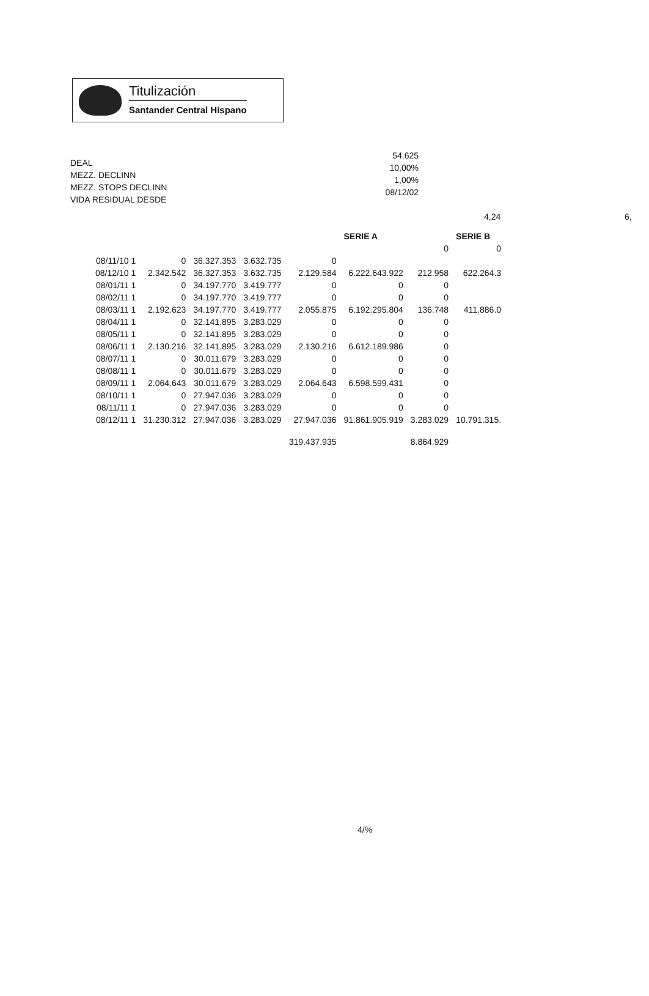Titulización
Santander Central Hispano
DEAL
MEZZ. DECLINN
MEZZ. STOPS DECLINN
VIDA RESIDUAL DESDE
54.625
10,00%
1,00%
08/12/02
4,24 6,
| | | | | | SERIE A | | SERIE B | |
| --- | --- | --- | --- | --- | --- | --- | --- | --- |
| | | | | | | 0 | 0 | |
| 08/11/10 1 | 0 | 36.327.353 | 3.632.735 | 0 | | | | |
| 08/12/10 1 | 2.342.542 | 36.327.353 | 3.632.735 | 2.129.584 | 6.222.643.922 | 212.958 | 622.264.3 | |
| 08/01/11 1 | 0 | 34.197.770 | 3.419.777 | 0 | 0 | 0 | | |
| 08/02/11 1 | 0 | 34.197.770 | 3.419.777 | 0 | 0 | 0 | | |
| 08/03/11 1 | 2.192.623 | 34.197.770 | 3.419.777 | 2.055.875 | 6.192.295.804 | 136.748 | 411.886.0 | |
| 08/04/11 1 | 0 | 32.141.895 | 3.283.029 | 0 | 0 | 0 | | |
| 08/05/11 1 | 0 | 32.141.895 | 3.283.029 | 0 | 0 | 0 | | |
| 08/06/11 1 | 2.130.216 | 32.141.895 | 3.283.029 | 2.130.216 | 6.612.189.986 | 0 | | |
| 08/07/11 1 | 0 | 30.011.679 | 3.283.029 | 0 | 0 | 0 | | |
| 08/08/11 1 | 0 | 30.011.679 | 3.283.029 | 0 | 0 | 0 | | |
| 08/09/11 1 | 2.064.643 | 30.011.679 | 3.283.029 | 2.064.643 | 6.598.599.431 | 0 | | |
| 08/10/11 1 | 0 | 27.947.036 | 3.283.029 | 0 | 0 | 0 | | |
| 08/11/11 1 | 0 | 27.947.036 | 3.283.029 | 0 | 0 | 0 | | |
| 08/12/11 1 | 31.230.312 | 27.947.036 | 3.283.029 | 27.947.036 | 91.861.905.919 | 3.283.029 | 10.791.315. | |
| | | | | 319.437.935 | | 8.864.929 | | |
4/%